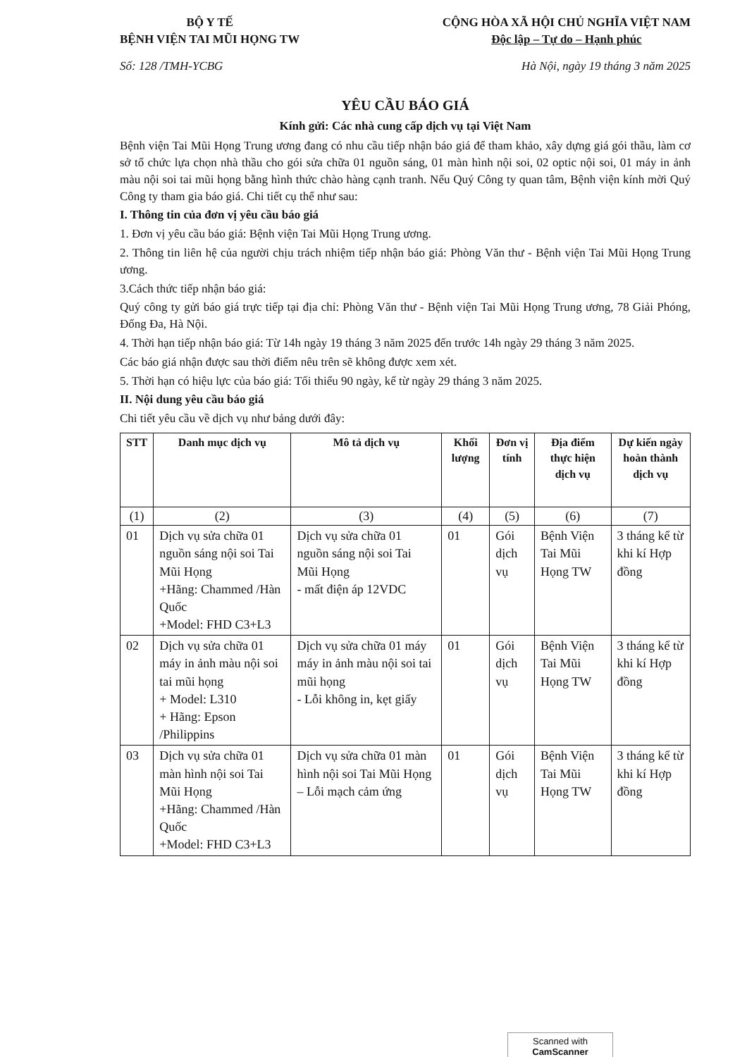BỘ Y TẾ
BỆNH VIỆN TAI MŨI HỌNG TW
CỘNG HÒA XÃ HỘI CHỦ NGHĨA VIỆT NAM
Độc lập – Tự do – Hạnh phúc
Số: 128 /TMH-YCBG Hà Nội, ngày 19 tháng 3 năm 2025
YÊU CẦU BÁO GIÁ
Kính gửi: Các nhà cung cấp dịch vụ tại Việt Nam
Bệnh viện Tai Mũi Họng Trung ương đang có nhu cầu tiếp nhận báo giá để tham khảo, xây dựng giá gói thầu, làm cơ sở tổ chức lựa chọn nhà thầu cho gói sửa chữa 01 nguồn sáng, 01 màn hình nội soi, 02 optic nội soi, 01 máy in ảnh màu nội soi tai mũi họng bằng hình thức chào hàng cạnh tranh. Nếu Quý Công ty quan tâm, Bệnh viện kính mời Quý Công ty tham gia báo giá. Chi tiết cụ thể như sau:
I. Thông tin của đơn vị yêu cầu báo giá
1. Đơn vị yêu cầu báo giá: Bệnh viện Tai Mũi Họng Trung ương.
2. Thông tin liên hệ của người chịu trách nhiệm tiếp nhận báo giá: Phòng Văn thư - Bệnh viện Tai Mũi Họng Trung ương.
3.Cách thức tiếp nhận báo giá:
Quý công ty gửi báo giá trực tiếp tại địa chỉ: Phòng Văn thư - Bệnh viện Tai Mũi Họng Trung ương, 78 Giải Phóng, Đống Đa, Hà Nội.
4. Thời hạn tiếp nhận báo giá: Từ 14h ngày 19 tháng 3 năm 2025 đến trước 14h ngày 29 tháng 3 năm 2025.
Các báo giá nhận được sau thời điểm nêu trên sẽ không được xem xét.
5. Thời hạn có hiệu lực của báo giá: Tối thiểu 90 ngày, kể từ ngày 29 tháng 3 năm 2025.
II. Nội dung yêu cầu báo giá
Chi tiết yêu cầu về dịch vụ như bảng dưới đây:
| STT | Danh mục dịch vụ | Mô tả dịch vụ | Khối lượng | Đơn vị tính | Địa điểm thực hiện dịch vụ | Dự kiến ngày hoàn thành dịch vụ |
| --- | --- | --- | --- | --- | --- | --- |
| (1) | (2) | (3) | (4) | (5) | (6) | (7) |
| 01 | Dịch vụ sửa chữa 01 nguồn sáng nội soi Tai Mũi Họng +Hãng: Chammed /Hàn Quốc +Model: FHD C3+L3 | Dịch vụ sửa chữa 01 nguồn sáng nội soi Tai Mũi Họng - mất điện áp 12VDC | 01 | Gói dịch vụ | Bệnh Viện Tai Mũi Họng TW | 3 tháng kể từ khi kí Hợp đồng |
| 02 | Dịch vụ sửa chữa 01 máy in ảnh màu nội soi tai mũi họng + Model: L310 + Hãng: Epson /Philippins | Dịch vụ sửa chữa 01 máy máy in ảnh màu nội soi tai mũi họng - Lỗi không in, kẹt giấy | 01 | Gói dịch vụ | Bệnh Viện Tai Mũi Họng TW | 3 tháng kể từ khi kí Hợp đồng |
| 03 | Dịch vụ sửa chữa 01 màn hình nội soi Tai Mũi Họng +Hãng: Chammed /Hàn Quốc +Model: FHD C3+L3 | Dịch vụ sửa chữa 01 màn hình nội soi Tai Mũi Họng – Lỗi mạch cảm ứng | 01 | Gói dịch vụ | Bệnh Viện Tai Mũi Họng TW | 3 tháng kể từ khi kí Hợp đồng |
Scanned with
CamScanner